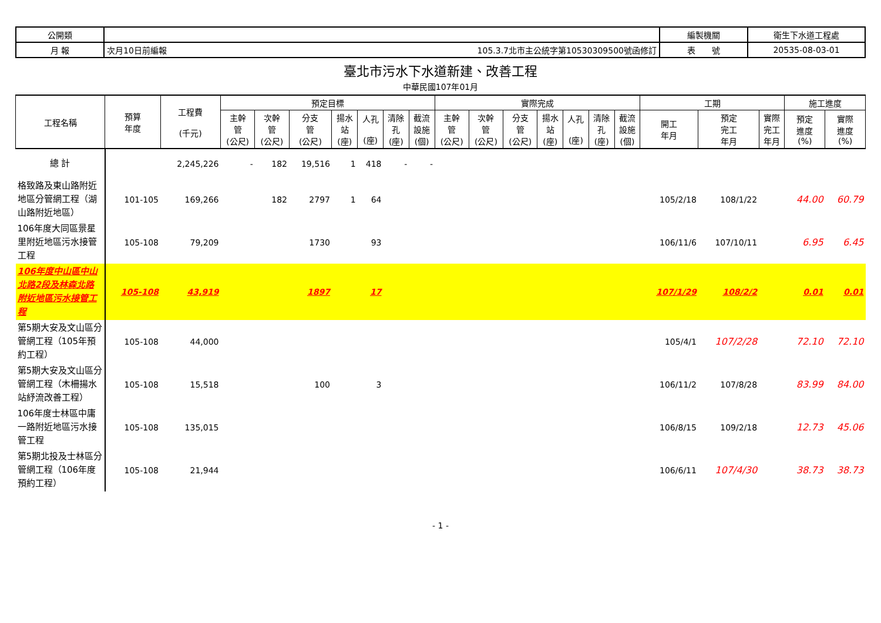| 公開類 | | | 編製機關 | 衛生下水道工程處 |
| 月 報 | 次月10日前編報 | 105.3.7北市主公統字第10530309500號函修訂 | 表 號 | 20535-08-03-01 |
臺北市污水下水道新建、改善工程
中華民國107年01月
| 工程名稱 | 預算 年度 | 工程費 (千元) | 預定目標 | | | | | | | 實際完成 | | | | | | | 工期 | | | 施工進度 | |
| --- | --- | --- | --- | --- | --- | --- | --- | --- | --- | --- | --- | --- | --- | --- | --- | --- | --- | --- | --- | --- | --- |
| | | | 主幹 管 (公尺) | 次幹 管 (公尺) | 分支 管 (公尺) | 揚水 站 (座) | 人孔 (座) | 清除 孔 (座) | 截流 設施 (個) | 主幹 管 (公尺) | 次幹 管 (公尺) | 分支 管 (公尺) | 揚水 站 (座) | 人孔 (座) | 清除 孔 (座) | 截流 設施 (個) | 開工 年月 | 預定 完工 年月 | 實際 完工 年月 | 預定 進度 (%) | 實際 進度 (%) |
| 總 計 | | 2,245,226 | - | 182 | 19,516 | 1 | 418 | - | - | | | | | | | | | | | | |
| 格致路及東山路附近地區分管網工程（湖山路附近地區） | 101-105 | 169,266 | | 182 | 2797 | 1 | 64 | | | | | | | | | | 105/2/18 | 108/1/22 | | 44.00 | 60.79 |
| 106年度大同區景星里附近地區污水接管工程 | 105-108 | 79,209 | | | 1730 | | 93 | | | | | | | | | | 106/11/6 | 107/10/11 | | 6.95 | 6.45 |
| 106年度中山區中山北路2段及林森北路附近地區污水接管工程 | 105-108 | 43,919 | | | 1897 | | 17 | | | | | | | | | | 107/1/29 | 108/2/2 | | 0.01 | 0.01 |
| 第5期大安及文山區分管網工程（105年預約工程） | 105-108 | 44,000 | | | | | | | | | | | | | | | 105/4/1 | 107/2/28 | | 72.10 | 72.10 |
| 第5期大安及文山區分管網工程（木柵揚水站紓流改善工程） | 105-108 | 15,518 | | | 100 | | 3 | | | | | | | | | | 106/11/2 | 107/8/28 | | 83.99 | 84.00 |
| 106年度士林區中庸一路附近地區污水接管工程 | 105-108 | 135,015 | | | | | | | | | | | | | | | 106/8/15 | 109/2/18 | | 12.73 | 45.06 |
| 第5期北投及士林區分管網工程（106年度預約工程） | 105-108 | 21,944 | | | | | | | | | | | | | | | 106/6/11 | 107/4/30 | | 38.73 | 38.73 |
- 1 -